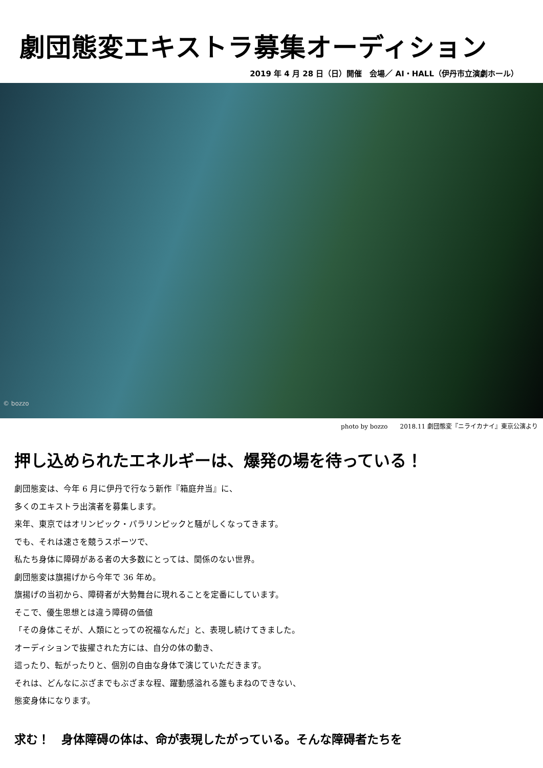劇団態変エキストラ募集オーディション
2019 年 4 月 28 日（日）開催　会場／ AI・HALL（伊丹市立演劇ホール）
© bozzo
photo by bozzo　　2018.11 劇団態変『ニライカナイ』東京公演より
押し込められたエネルギーは、爆発の場を待っている！
劇団態変は、今年 6 月に伊丹で行なう新作『箱庭弁当』に、
多くのエキストラ出演者を募集します。
来年、東京ではオリンピック・パラリンピックと騒がしくなってきます。
でも、それは速さを競うスポーツで、
私たち身体に障碍がある者の大多数にとっては、関係のない世界。
劇団態変は旗揚げから今年で 36 年め。
旗揚げの当初から、障碍者が大勢舞台に現れることを定番にしています。
そこで、優生思想とは違う障碍の価値
「その身体こそが、人類にとっての祝福なんだ」と、表現し続けてきました。
オーディションで抜擢された方には、自分の体の動き、
這ったり、転がったりと、個別の自由な身体で演じていただきます。
それは、どんなにぶざまでもぶざまな程、躍動感溢れる誰もまねのできない、
態変身体になります。
求む！　身体障碍の体は、命が表現したがっている。そんな障碍者たちを